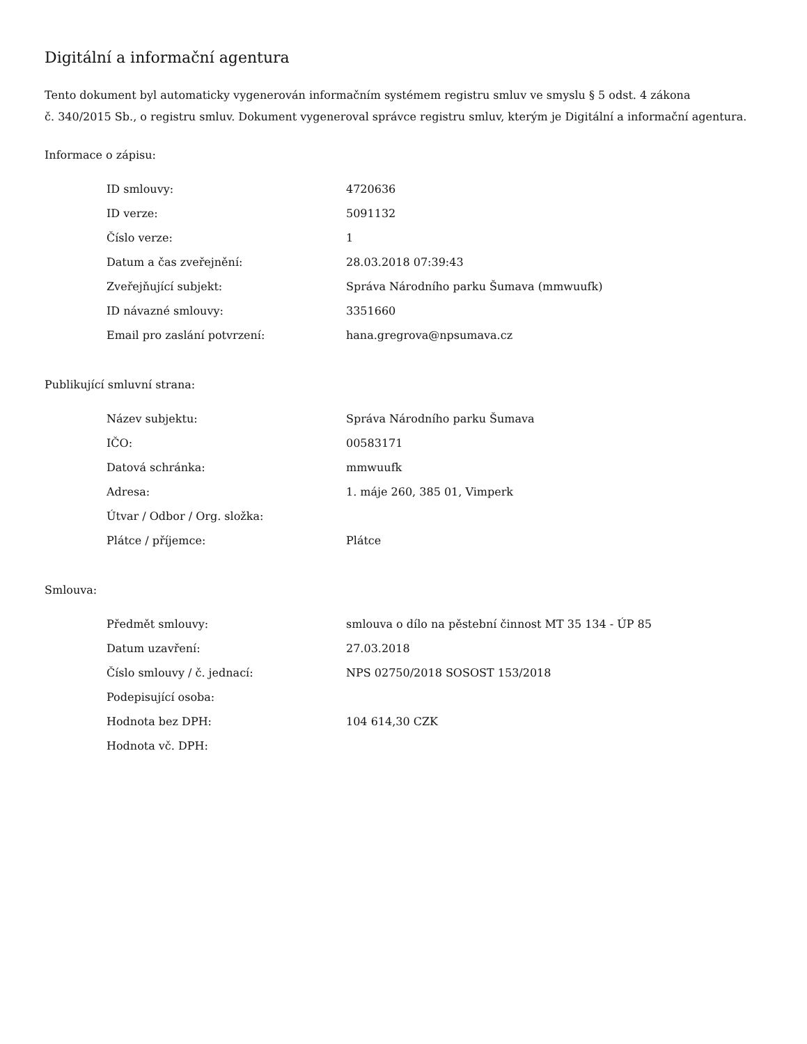Digitální a informační agentura
Tento dokument byl automaticky vygenerován informačním systémem registru smluv ve smyslu § 5 odst. 4 zákona
č. 340/2015 Sb., o registru smluv. Dokument vygeneroval správce registru smluv, kterým je Digitální a informační agentura.
Informace o zápisu:
| ID smlouvy: | 4720636 |
| ID verze: | 5091132 |
| Číslo verze: | 1 |
| Datum a čas zveřejnění: | 28.03.2018 07:39:43 |
| Zveřejňující subjekt: | Správa Národního parku Šumava (mmwuufk) |
| ID návazné smlouvy: | 3351660 |
| Email pro zaslání potvrzení: | hana.gregrova@npsumava.cz |
Publikující smluvní strana:
| Název subjektu: | Správa Národního parku Šumava |
| IČO: | 00583171 |
| Datová schránka: | mmwuufk |
| Adresa: | 1. máje 260, 385 01, Vimperk |
| Útvar / Odbor / Org. složka: | |
| Plátce / příjemce: | Plátce |
Smlouva:
| Předmět smlouvy: | smlouva o dílo na pěstební činnost MT 35 134 - ÚP 85 |
| Datum uzavření: | 27.03.2018 |
| Číslo smlouvy / č. jednací: | NPS 02750/2018 SOSOST 153/2018 |
| Podepisující osoba: | |
| Hodnota bez DPH: | 104 614,30 CZK |
| Hodnota vč. DPH: | |